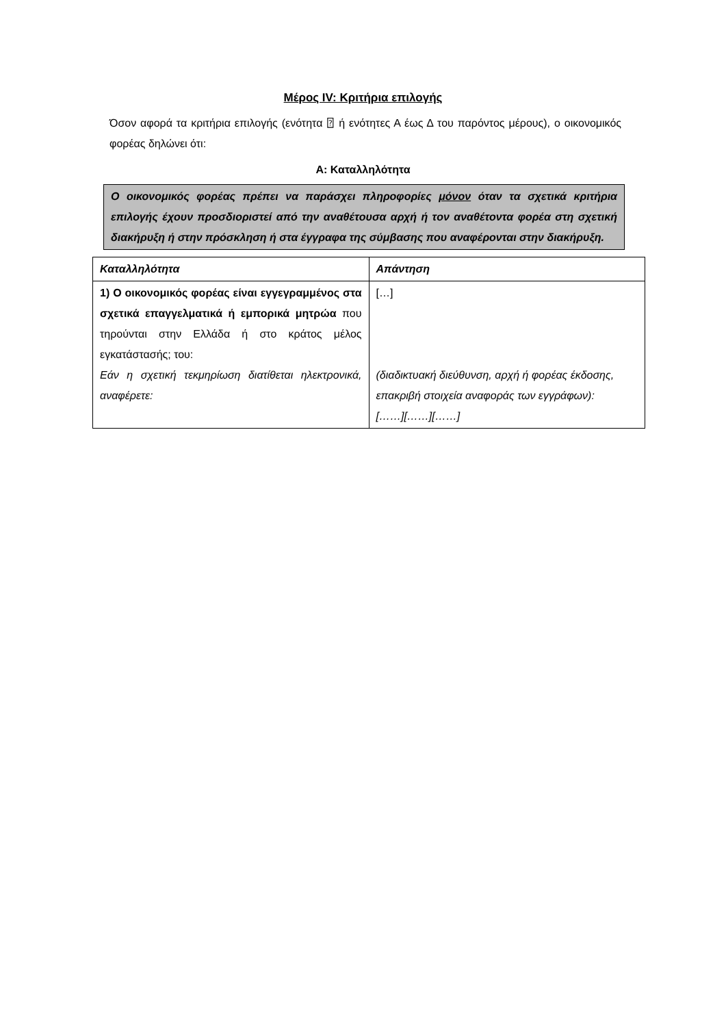Μέρος IV: Κριτήρια επιλογής
Όσον αφορά τα κριτήρια επιλογής (ενότητα ⍰ ή ενότητες Α έως Δ του παρόντος μέρους), ο οικονομικός φορέας δηλώνει ότι:
Α: Καταλληλότητα
Ο οικονομικός φορέας πρέπει να παράσχει πληροφορίες μόνον όταν τα σχετικά κριτήρια επιλογής έχουν προσδιοριστεί από την αναθέτουσα αρχή ή τον αναθέτοντα φορέα στη σχετική διακήρυξη ή στην πρόσκληση ή στα έγγραφα της σύμβασης που αναφέρονται στην διακήρυξη.
| Καταλληλότητα | Απάντηση |
| --- | --- |
| 1) Ο οικονομικός φορέας είναι εγγεγραμμένος στα σχετικά επαγγελματικά ή εμπορικά μητρώα που τηρούνται στην Ελλάδα ή στο κράτος μέλος εγκατάστασής; του: Εάν η σχετική τεκμηρίωση διατίθεται ηλεκτρονικά, αναφέρετε: | […] (διαδικτυακή διεύθυνση, αρχή ή φορέας έκδοσης, επακριβή στοιχεία αναφοράς των εγγράφων): [……][……][……] |